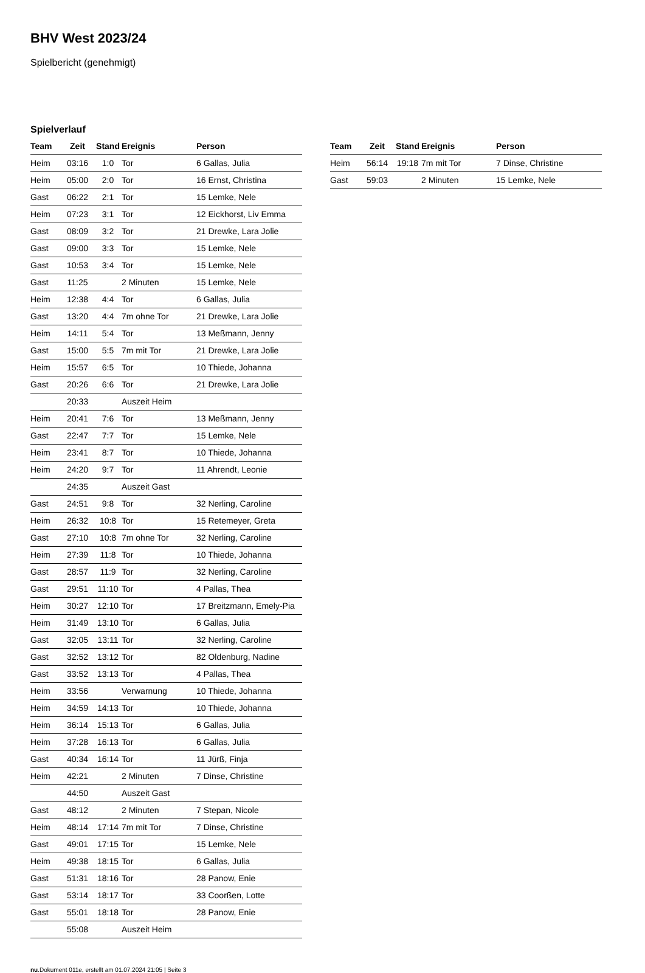BHV West 2023/24
Spielbericht (genehmigt)
Spielverlauf
| Team | Zeit | Stand | Ereignis | Person |
| --- | --- | --- | --- | --- |
| Heim | 03:16 | 1:0 | Tor | 6 Gallas, Julia |
| Heim | 05:00 | 2:0 | Tor | 16 Ernst, Christina |
| Gast | 06:22 | 2:1 | Tor | 15 Lemke, Nele |
| Heim | 07:23 | 3:1 | Tor | 12 Eickhorst, Liv Emma |
| Gast | 08:09 | 3:2 | Tor | 21 Drewke, Lara Jolie |
| Gast | 09:00 | 3:3 | Tor | 15 Lemke, Nele |
| Gast | 10:53 | 3:4 | Tor | 15 Lemke, Nele |
| Gast | 11:25 | | 2 Minuten | 15 Lemke, Nele |
| Heim | 12:38 | 4:4 | Tor | 6 Gallas, Julia |
| Gast | 13:20 | 4:4 | 7m ohne Tor | 21 Drewke, Lara Jolie |
| Heim | 14:11 | 5:4 | Tor | 13 Meßmann, Jenny |
| Gast | 15:00 | 5:5 | 7m mit Tor | 21 Drewke, Lara Jolie |
| Heim | 15:57 | 6:5 | Tor | 10 Thiede, Johanna |
| Gast | 20:26 | 6:6 | Tor | 21 Drewke, Lara Jolie |
| | 20:33 | | Auszeit Heim | |
| Heim | 20:41 | 7:6 | Tor | 13 Meßmann, Jenny |
| Gast | 22:47 | 7:7 | Tor | 15 Lemke, Nele |
| Heim | 23:41 | 8:7 | Tor | 10 Thiede, Johanna |
| Heim | 24:20 | 9:7 | Tor | 11 Ahrendt, Leonie |
| | 24:35 | | Auszeit Gast | |
| Gast | 24:51 | 9:8 | Tor | 32 Nerling, Caroline |
| Heim | 26:32 | 10:8 | Tor | 15 Retemeyer, Greta |
| Gast | 27:10 | 10:8 | 7m ohne Tor | 32 Nerling, Caroline |
| Heim | 27:39 | 11:8 | Tor | 10 Thiede, Johanna |
| Gast | 28:57 | 11:9 | Tor | 32 Nerling, Caroline |
| Gast | 29:51 | 11:10 | Tor | 4 Pallas, Thea |
| Heim | 30:27 | 12:10 | Tor | 17 Breitzmann, Emely-Pia |
| Heim | 31:49 | 13:10 | Tor | 6 Gallas, Julia |
| Gast | 32:05 | 13:11 | Tor | 32 Nerling, Caroline |
| Gast | 32:52 | 13:12 | Tor | 82 Oldenburg, Nadine |
| Gast | 33:52 | 13:13 | Tor | 4 Pallas, Thea |
| Heim | 33:56 | | Verwarnung | 10 Thiede, Johanna |
| Heim | 34:59 | 14:13 | Tor | 10 Thiede, Johanna |
| Heim | 36:14 | 15:13 | Tor | 6 Gallas, Julia |
| Heim | 37:28 | 16:13 | Tor | 6 Gallas, Julia |
| Gast | 40:34 | 16:14 | Tor | 11 Jürß, Finja |
| Heim | 42:21 | | 2 Minuten | 7 Dinse, Christine |
| | 44:50 | | Auszeit Gast | |
| Gast | 48:12 | | 2 Minuten | 7 Stepan, Nicole |
| Heim | 48:14 | 17:14 | 7m mit Tor | 7 Dinse, Christine |
| Gast | 49:01 | 17:15 | Tor | 15 Lemke, Nele |
| Heim | 49:38 | 18:15 | Tor | 6 Gallas, Julia |
| Gast | 51:31 | 18:16 | Tor | 28 Panow, Enie |
| Gast | 53:14 | 18:17 | Tor | 33 Coorßen, Lotte |
| Gast | 55:01 | 18:18 | Tor | 28 Panow, Enie |
| | 55:08 | | Auszeit Heim | |
| Team | Zeit | Stand | Ereignis | Person |
| --- | --- | --- | --- | --- |
| Heim | 56:14 | 19:18 | 7m mit Tor | 7 Dinse, Christine |
| Gast | 59:03 | | 2 Minuten | 15 Lemke, Nele |
nu.Dokument 011e, erstellt am 01.07.2024 21:05 | Seite 3